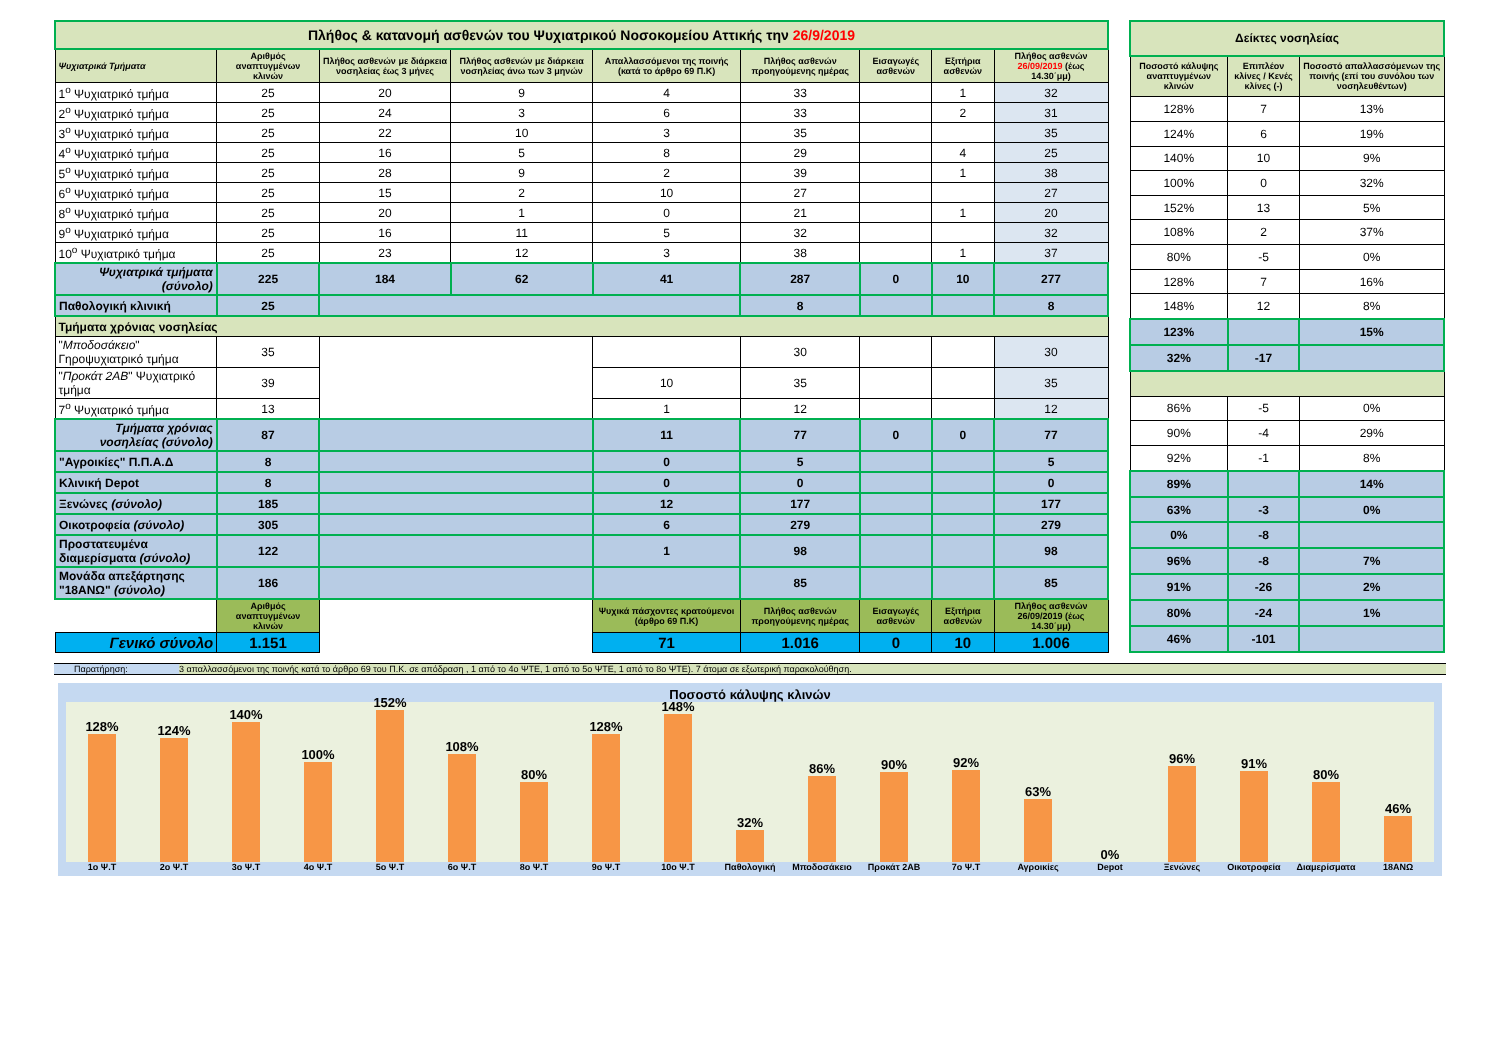| Πλήθος & κατανομή ασθενών του Ψυχιατρικού Νοσοκομείου Αττικής την 26/9/2019 | | | | | | | | |
| Ψυχιατρικά Τμήματα | Αριθμός αναπτυγμένων κλινών | Πλήθος ασθενών με διάρκεια νοσηλείας έως 3 μήνες | Πλήθος ασθενών με διάρκεια νοσηλείας άνω των 3 μηνών | Απαλλασσόμενοι της ποινής (κατά το άρθρο 69 Π.Κ) | Πλήθος ασθενών προηγούμενης ημέρας | Εισαγωγές ασθενών | Εξιτήρια ασθενών | Πλήθος ασθενών 26/09/2019 (έως 14.30΄μμ) |
| 1<sup>ο</sup> Ψυχιατρικό τμήμα | 25 | 20 | 9 | 4 | 33 | | 1 | 32 |
| 2<sup>ο</sup> Ψυχιατρικό τμήμα | 25 | 24 | 3 | 6 | 33 | | 2 | 31 |
| 3<sup>ο</sup> Ψυχιατρικό τμήμα | 25 | 22 | 10 | 3 | 35 | | | 35 |
| 4<sup>ο</sup> Ψυχιατρικό τμήμα | 25 | 16 | 5 | 8 | 29 | | 4 | 25 |
| 5<sup>ο</sup> Ψυχιατρικό τμήμα | 25 | 28 | 9 | 2 | 39 | | 1 | 38 |
| 6<sup>ο</sup> Ψυχιατρικό τμήμα | 25 | 15 | 2 | 10 | 27 | | | 27 |
| 8<sup>ο</sup> Ψυχιατρικό τμήμα | 25 | 20 | 1 | 0 | 21 | | 1 | 20 |
| 9<sup>ο</sup> Ψυχιατρικό τμήμα | 25 | 16 | 11 | 5 | 32 | | | 32 |
| 10<sup>ο</sup> Ψυχιατρικό τμήμα | 25 | 23 | 12 | 3 | 38 | | 1 | 37 |
| Ψυχιατρικά τμήματα (σύνολο) | 225 | 184 | 62 | 41 | 287 | 0 | 10 | 277 |
| Παθολογική κλινική | 25 | | | | 8 | | | 8 |
| Τμήματα χρόνιας νοσηλείας | | | | | | | | |
| " Μποδοσάκειο " Γηροψυχιατρικό τμήμα | 35 | | | | 30 | | | 30 |
| " Προκάτ 2ΑΒ " Ψυχιατρικό τμήμα | 39 | | | 10 | 35 | | | 35 |
| 7<sup>ο</sup> Ψυχιατρικό τμήμα | 13 | | | 1 | 12 | | | 12 |
| Τμήματα χρόνιας νοσηλείας (σύνολο) | 87 | | | 11 | 77 | 0 | 0 | 77 |
| "Αγροικίες" Π.Π.Α.Δ | 8 | | | 0 | 5 | | | 5 |
| Κλινική Depot | 8 | | | 0 | 0 | | | 0 |
| Ξενώνες (σύνολο) | 185 | | | 12 | 177 | | | 177 |
| Οικοτροφεία (σύνολο) | 305 | | | 6 | 279 | | | 279 |
| Προστατευμένα διαμερίσματα (σύνολο) | 122 | | | 1 | 98 | | | 98 |
| Μονάδα απεξάρτησης "18ΑΝΩ" (σύνολο) | 186 | | | | 85 | | | 85 |
| | Αριθμός αναπτυγμένων κλινών | | | Ψυχικά πάσχοντες κρατούμενοι (άρθρο 69 Π.Κ) | Πλήθος ασθενών προηγούμενης ημέρας | Εισαγωγές ασθενών | Εξιτήρια ασθενών | Πλήθος ασθενών 26/09/2019 (έως 14.30΄μμ) |
| Γενικό σύνολο | 1.151 | | | 71 | 1.016 | 0 | 10 | 1.006 |
| Δείκτες νοσηλείας | | |
| Ποσοστό κάλυψης αναπτυγμένων κλινών | Επιπλέον κλίνες / Κενές κλίνες (-) | Ποσοστό απαλλασσόμενων της ποινής (επί του συνόλου των νοσηλευθέντων) |
| 128% | 7 | 13% |
| 124% | 6 | 19% |
| 140% | 10 | 9% |
| 100% | 0 | 32% |
| 152% | 13 | 5% |
| 108% | 2 | 37% |
| 80% | -5 | 0% |
| 128% | 7 | 16% |
| 148% | 12 | 8% |
| 123% | | 15% |
| 32% | -17 | |
| 86% | -5 | 0% |
| 90% | -4 | 29% |
| 92% | -1 | 8% |
| 89% | | 14% |
| 63% | -3 | 0% |
| 0% | -8 | |
| 96% | -8 | 7% |
| 91% | -26 | 2% |
| 80% | -24 | 1% |
| 46% | -101 | |
Παρατήρηση: 3 απαλλασσόμενοι της ποινής κατά το άρθρο 69 του Π.Κ. σε απόδραση , 1 από το 4ο ΨΤΕ, 1 από το 5ο ΨΤΕ, 1 από το 8ο ΨΤΕ). 7 άτομα σε εξωτερική παρακολούθηση.
Ποσοστό κάλυψης κλινών
128%
124%
140%
100%
152%
108%
80%
128%
148%
32%
86%
90%
92%
63%
0%
96%
91%
80%
46%
1ο Ψ.Τ 2ο Ψ.Τ 3ο Ψ.Τ 4ο Ψ.Τ 5ο Ψ.Τ 6ο Ψ.Τ 8ο Ψ.Τ 9ο Ψ.Τ 10ο Ψ.Τ Παθολογική Μποδοσάκειο Προκάτ 2ΑΒ 7ο Ψ.Τ Αγροικίες Depot Ξενώνες Οικοτροφεία Διαμερίσματα 18ΑΝΩ